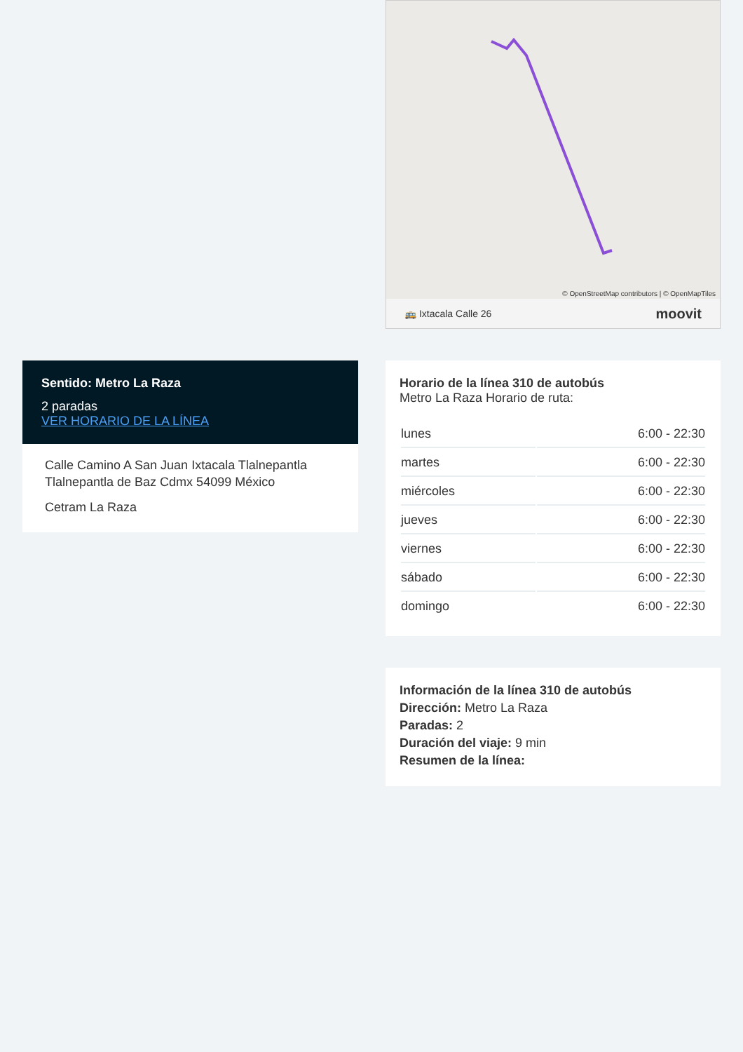© OpenStreetMap contributors | © OpenMapTiles
🚌 Ixtacala Calle 26 moovit
Horario de la línea 310 de autobús
Metro La Raza Horario de ruta:
| lunes | 6:00 - 22:30 |
| martes | 6:00 - 22:30 |
| miércoles | 6:00 - 22:30 |
| jueves | 6:00 - 22:30 |
| viernes | 6:00 - 22:30 |
| sábado | 6:00 - 22:30 |
| domingo | 6:00 - 22:30 |
Información de la línea 310 de autobús
Dirección: Metro La Raza
Paradas: 2
Duración del viaje: 9 min
Resumen de la línea:
Sentido: Metro La Raza
2 paradas
VER HORARIO DE LA LÍNEA
Calle Camino A San Juan Ixtacala Tlalnepantla Tlalnepantla de Baz Cdmx 54099 México
Cetram La Raza